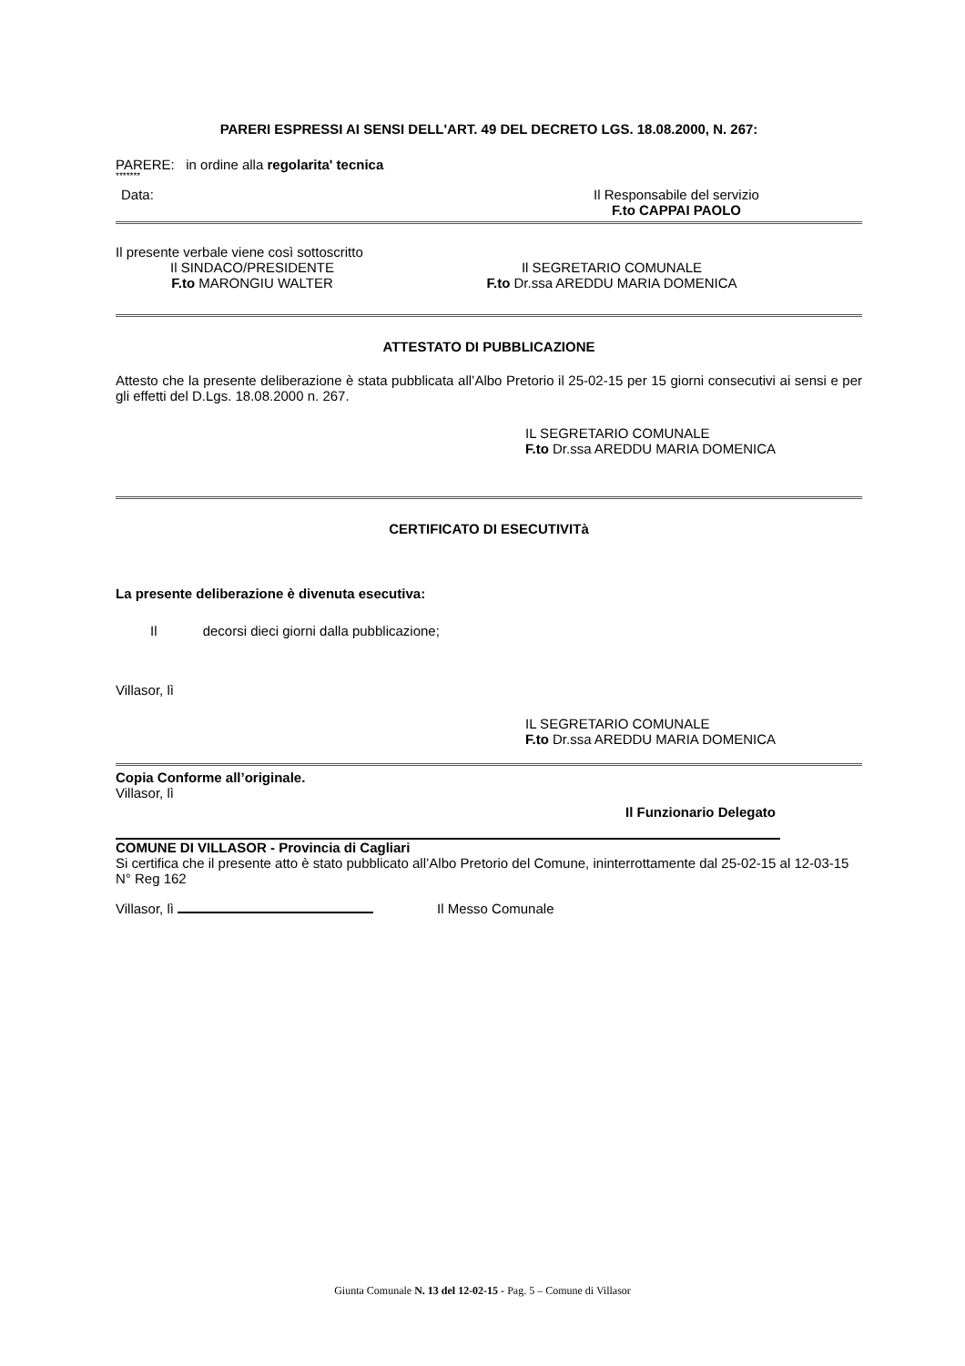PARERI ESPRESSI AI SENSI DELL'ART. 49 DEL DECRETO LGS. 18.08.2000, N. 267:
PARERE: in ordine alla regolarita' tecnica
*******
Data: Il Responsabile del servizio
F.to CAPPAI PAOLO
Il presente verbale viene così sottoscritto
Il SINDACO/PRESIDENTE
F.to MARONGIU WALTER
Il SEGRETARIO COMUNALE
F.to Dr.ssa AREDDU MARIA DOMENICA
ATTESTATO DI PUBBLICAZIONE
Attesto che la presente deliberazione è stata pubblicata all’Albo Pretorio il 25-02-15 per 15 giorni consecutivi ai sensi e per gli effetti del D.Lgs. 18.08.2000 n. 267.
IL SEGRETARIO COMUNALE
F.to Dr.ssa AREDDU MARIA DOMENICA
CERTIFICATO DI ESECUTIVITà
La presente deliberazione è divenuta esecutiva:
Il decorsi dieci giorni dalla pubblicazione;
Villasor, lì
IL SEGRETARIO COMUNALE
F.to Dr.ssa AREDDU MARIA DOMENICA
Copia Conforme all’originale.
Villasor, lì
Il Funzionario Delegato
COMUNE DI VILLASOR - Provincia di Cagliari
Si certifica che il presente atto è stato pubblicato all’Albo Pretorio del Comune, ininterrottamente dal 25-02-15 al 12-03-15 N° Reg 162
Villasor, lì Il Messo Comunale
Giunta Comunale N. 13 del 12-02-15 - Pag. 5 – Comune di Villasor